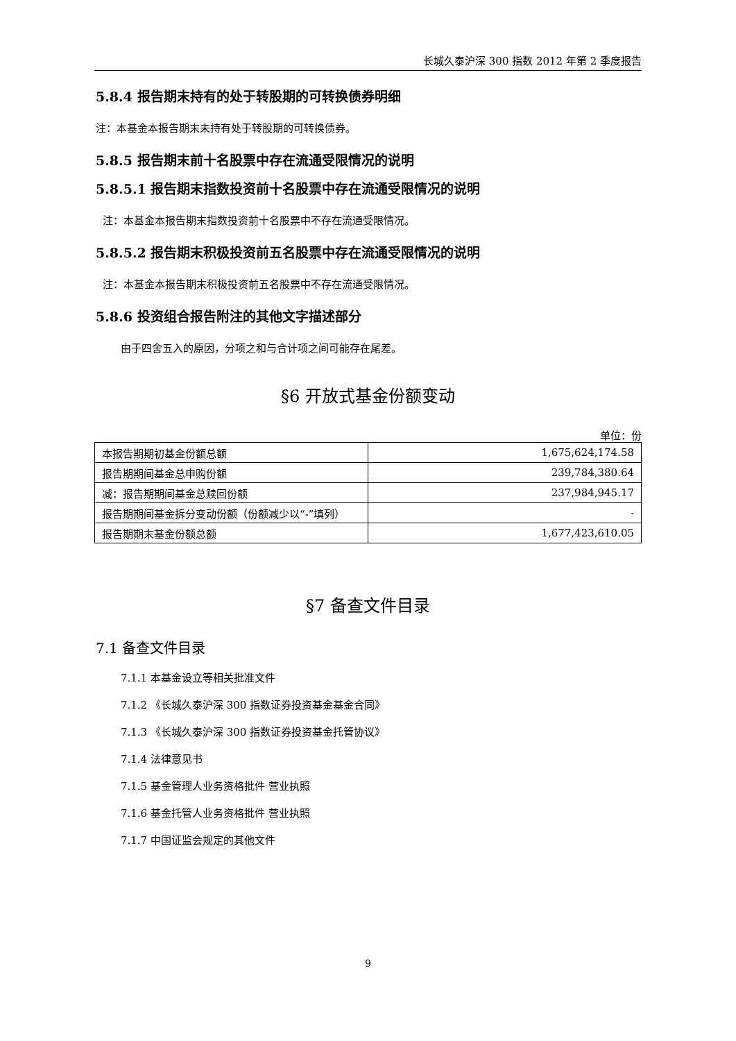长城久泰沪深 300 指数 2012 年第 2 季度报告
5.8.4 报告期末持有的处于转股期的可转换债券明细
注：本基金本报告期末未持有处于转股期的可转换债券。
5.8.5 报告期末前十名股票中存在流通受限情况的说明
5.8.5.1 报告期末指数投资前十名股票中存在流通受限情况的说明
注：本基金本报告期末指数投资前十名股票中不存在流通受限情况。
5.8.5.2 报告期末积极投资前五名股票中存在流通受限情况的说明
注：本基金本报告期末积极投资前五名股票中不存在流通受限情况。
5.8.6 投资组合报告附注的其他文字描述部分
由于四舍五入的原因，分项之和与合计项之间可能存在尾差。
§6 开放式基金份额变动
单位：份
| 本报告期期初基金份额总额 | 1,675,624,174.58 |
| 报告期期间基金总申购份额 | 239,784,380.64 |
| 减：报告期期间基金总赎回份额 | 237,984,945.17 |
| 报告期期间基金拆分变动份额（份额减少以“-”填列） | - |
| 报告期期末基金份额总额 | 1,677,423,610.05 |
§7 备查文件目录
7.1 备查文件目录
7.1.1 本基金设立等相关批准文件
7.1.2 《长城久泰沪深 300 指数证券投资基金基金合同》
7.1.3 《长城久泰沪深 300 指数证券投资基金托管协议》
7.1.4 法律意见书
7.1.5 基金管理人业务资格批件 营业执照
7.1.6 基金托管人业务资格批件 营业执照
7.1.7 中国证监会规定的其他文件
9